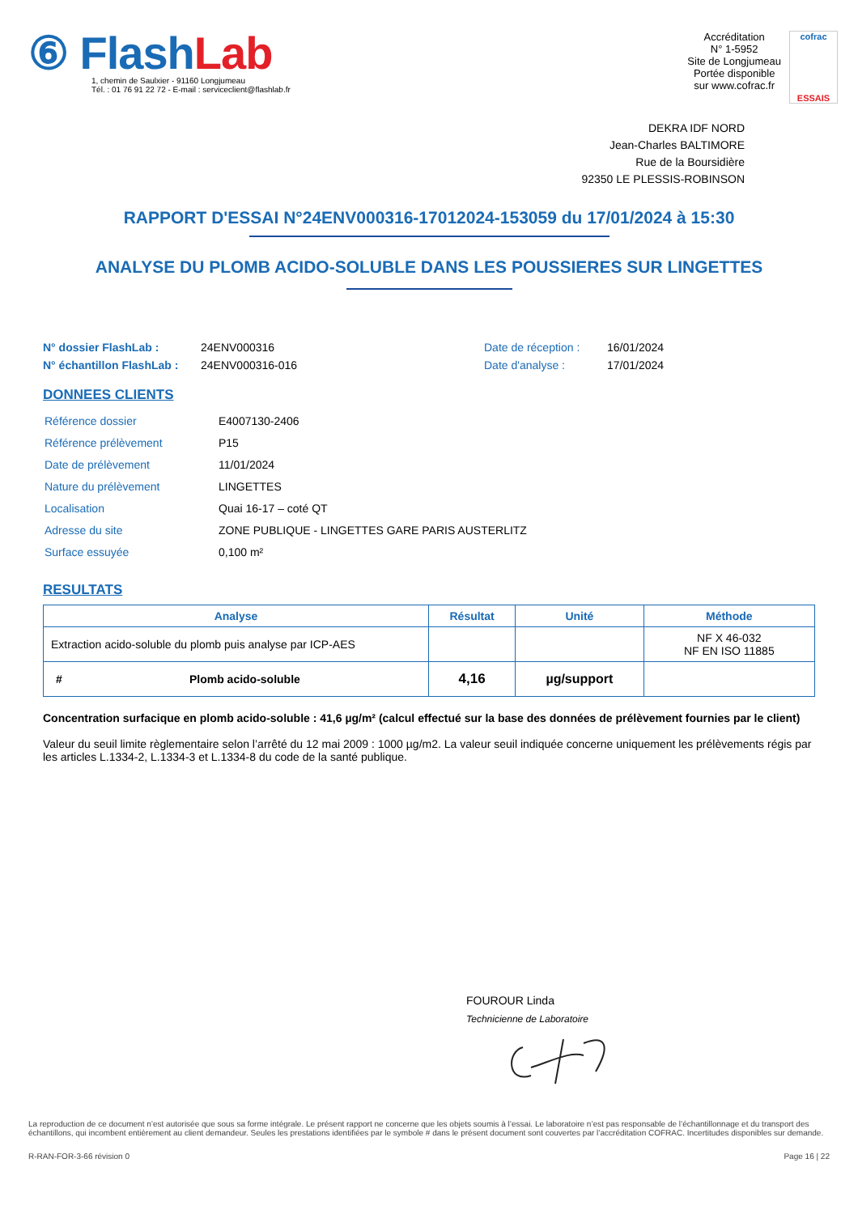⑥ FlashLab
1, chemin de Saulxier - 91160 Longjumeau
Tél. : 01 76 91 22 72 - E-mail : serviceclient@flashlab.fr
Accréditation
N° 1-5952
Site de Longjumeau
Portée disponible
sur www.cofrac.fr
cofrac
ESSAIS
DEKRA IDF NORD
Jean-Charles BALTIMORE
Rue de la Boursidière
92350 LE PLESSIS-ROBINSON
RAPPORT D'ESSAI N°24ENV000316-17012024-153059 du 17/01/2024 à 15:30
ANALYSE DU PLOMB ACIDO-SOLUBLE DANS LES POUSSIERES SUR LINGETTES
N° dossier FlashLab : 24ENV000316 Date de réception : 16/01/2024 N° échantillon FlashLab : 24ENV000316-016 Date d'analyse : 17/01/2024
DONNEES CLIENTS
| Référence dossier | E4007130-2406 |
| Référence prélèvement | P15 |
| Date de prélèvement | 11/01/2024 |
| Nature du prélèvement | LINGETTES |
| Localisation | Quai 16-17 – coté QT |
| Adresse du site | ZONE PUBLIQUE - LINGETTES GARE PARIS AUSTERLITZ |
| Surface essuyée | 0,100 m² |
RESULTATS
| Analyse | Résultat | Unité | Méthode |
| --- | --- | --- | --- |
| Extraction acido-soluble du plomb puis analyse par ICP-AES | | | NF X 46-032 NF EN ISO 11885 |
| # Plomb acido-soluble | 4,16 | µg/support | |
Concentration surfacique en plomb acido-soluble : 41,6 µg/m² (calcul effectué sur la base des données de prélèvement fournies par le client)
Valeur du seuil limite règlementaire selon l’arrêté du 12 mai 2009 : 1000 µg/m2. La valeur seuil indiquée concerne uniquement les prélèvements régis par les articles L.1334-2, L.1334-3 et L.1334-8 du code de la santé publique.
FOUROUR Linda
Technicienne de Laboratoire
La reproduction de ce document n’est autorisée que sous sa forme intégrale. Le présent rapport ne concerne que les objets soumis à l’essai. Le laboratoire n’est pas responsable de l’échantillonnage et du transport des échantillons, qui incombent entièrement au client demandeur. Seules les prestations identifiées par le symbole # dans le présent document sont couvertes par l’accréditation COFRAC. Incertitudes disponibles sur demande.
R-RAN-FOR-3-66 révision 0 Page 16 | 22